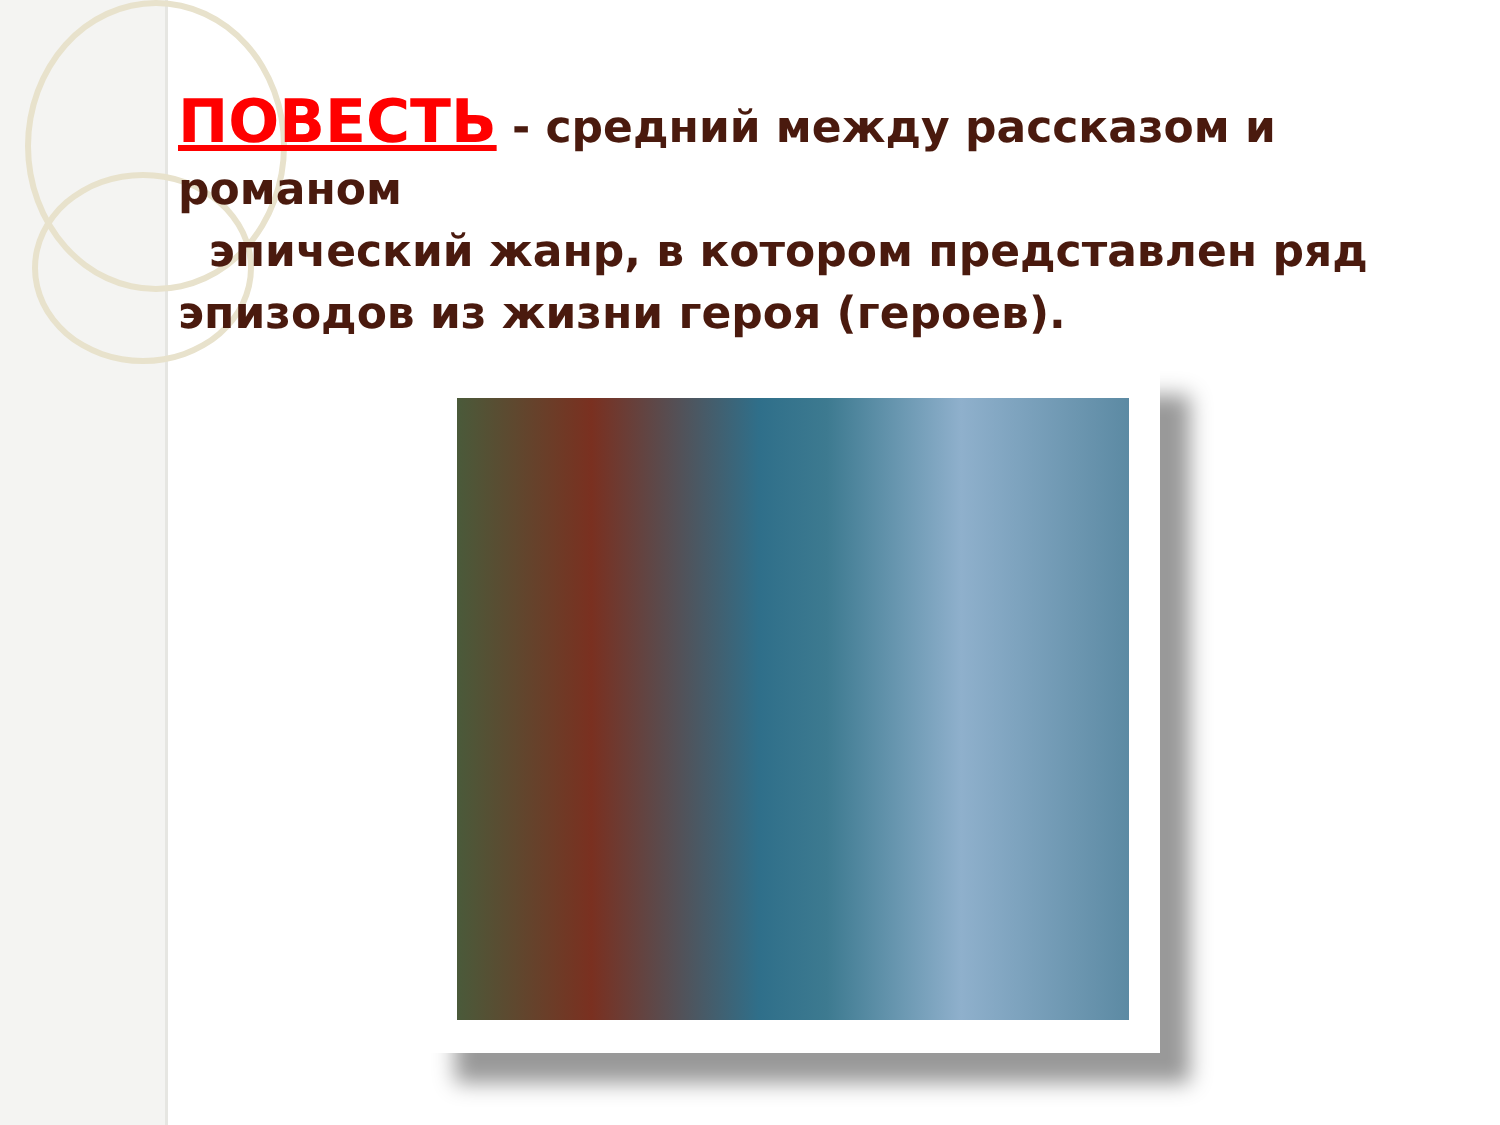ПОВЕСТЬ - средний между рассказом и романом
эпический жанр, в котором представлен ряд эпизодов из жизни героя (героев).